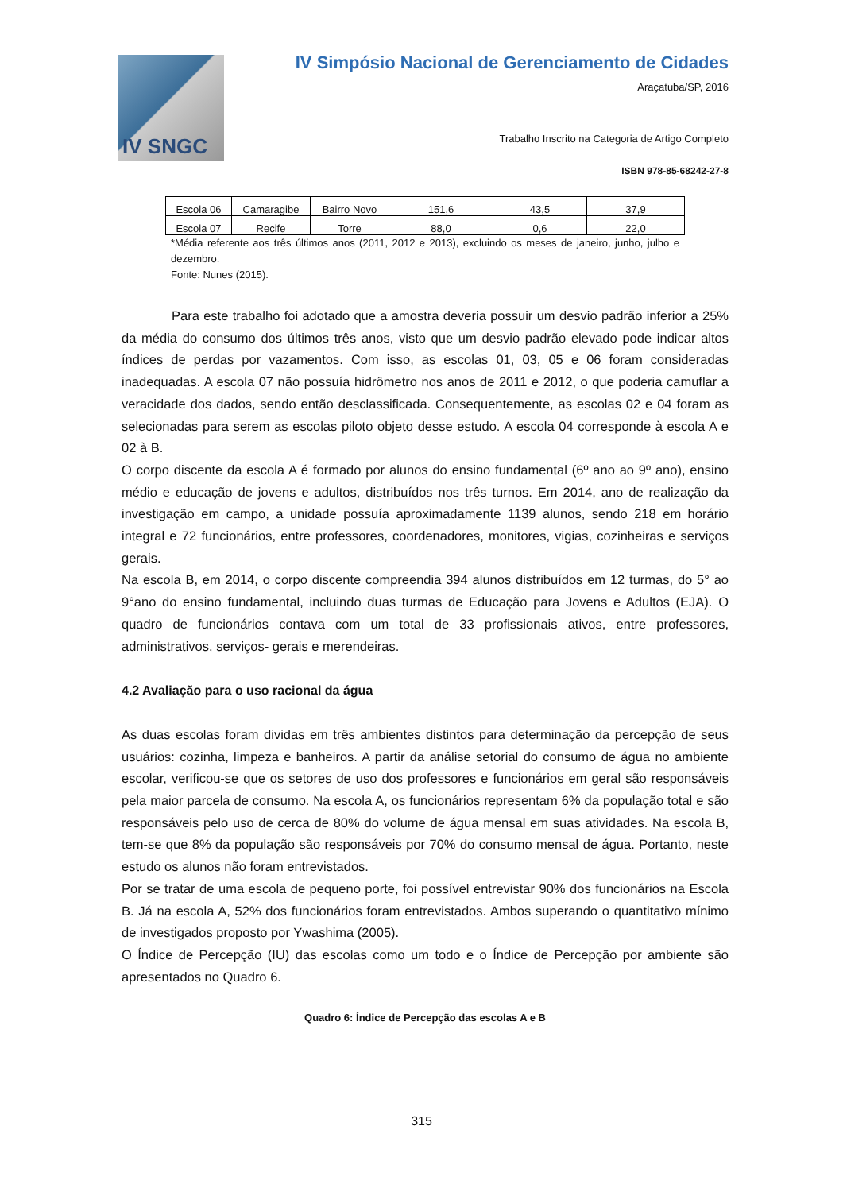IV SNGC
IV Simpósio Nacional de Gerenciamento de Cidades
Araçatuba/SP, 2016
Trabalho Inscrito na Categoria de Artigo Completo
ISBN 978-85-68242-27-8
| Escola 06 | Camaragibe | Bairro Novo | 151,6 | 43,5 | 37,9 |
| Escola 07 | Recife | Torre | 88,0 | 0,6 | 22,0 |
*Média referente aos três últimos anos (2011, 2012 e 2013), excluindo os meses de janeiro, junho, julho e dezembro.
Fonte: Nunes (2015).
Para este trabalho foi adotado que a amostra deveria possuir um desvio padrão inferior a 25% da média do consumo dos últimos três anos, visto que um desvio padrão elevado pode indicar altos índices de perdas por vazamentos. Com isso, as escolas 01, 03, 05 e 06 foram consideradas inadequadas. A escola 07 não possuía hidrômetro nos anos de 2011 e 2012, o que poderia camuflar a veracidade dos dados, sendo então desclassificada. Consequentemente, as escolas 02 e 04 foram as selecionadas para serem as escolas piloto objeto desse estudo. A escola 04 corresponde à escola A e 02 à B.
O corpo discente da escola A é formado por alunos do ensino fundamental (6º ano ao 9º ano), ensino médio e educação de jovens e adultos, distribuídos nos três turnos. Em 2014, ano de realização da investigação em campo, a unidade possuía aproximadamente 1139 alunos, sendo 218 em horário integral e 72 funcionários, entre professores, coordenadores, monitores, vigias, cozinheiras e serviços gerais.
Na escola B, em 2014, o corpo discente compreendia 394 alunos distribuídos em 12 turmas, do 5° ao 9°ano do ensino fundamental, incluindo duas turmas de Educação para Jovens e Adultos (EJA). O quadro de funcionários contava com um total de 33 profissionais ativos, entre professores, administrativos, serviços- gerais e merendeiras.
4.2 Avaliação para o uso racional da água
As duas escolas foram dividas em três ambientes distintos para determinação da percepção de seus usuários: cozinha, limpeza e banheiros. A partir da análise setorial do consumo de água no ambiente escolar, verificou-se que os setores de uso dos professores e funcionários em geral são responsáveis pela maior parcela de consumo. Na escola A, os funcionários representam 6% da população total e são responsáveis pelo uso de cerca de 80% do volume de água mensal em suas atividades. Na escola B, tem-se que 8% da população são responsáveis por 70% do consumo mensal de água. Portanto, neste estudo os alunos não foram entrevistados.
Por se tratar de uma escola de pequeno porte, foi possível entrevistar 90% dos funcionários na Escola B. Já na escola A, 52% dos funcionários foram entrevistados. Ambos superando o quantitativo mínimo de investigados proposto por Ywashima (2005).
O Índice de Percepção (IU) das escolas como um todo e o Índice de Percepção por ambiente são apresentados no Quadro 6.
Quadro 6: Índice de Percepção das escolas A e B
315